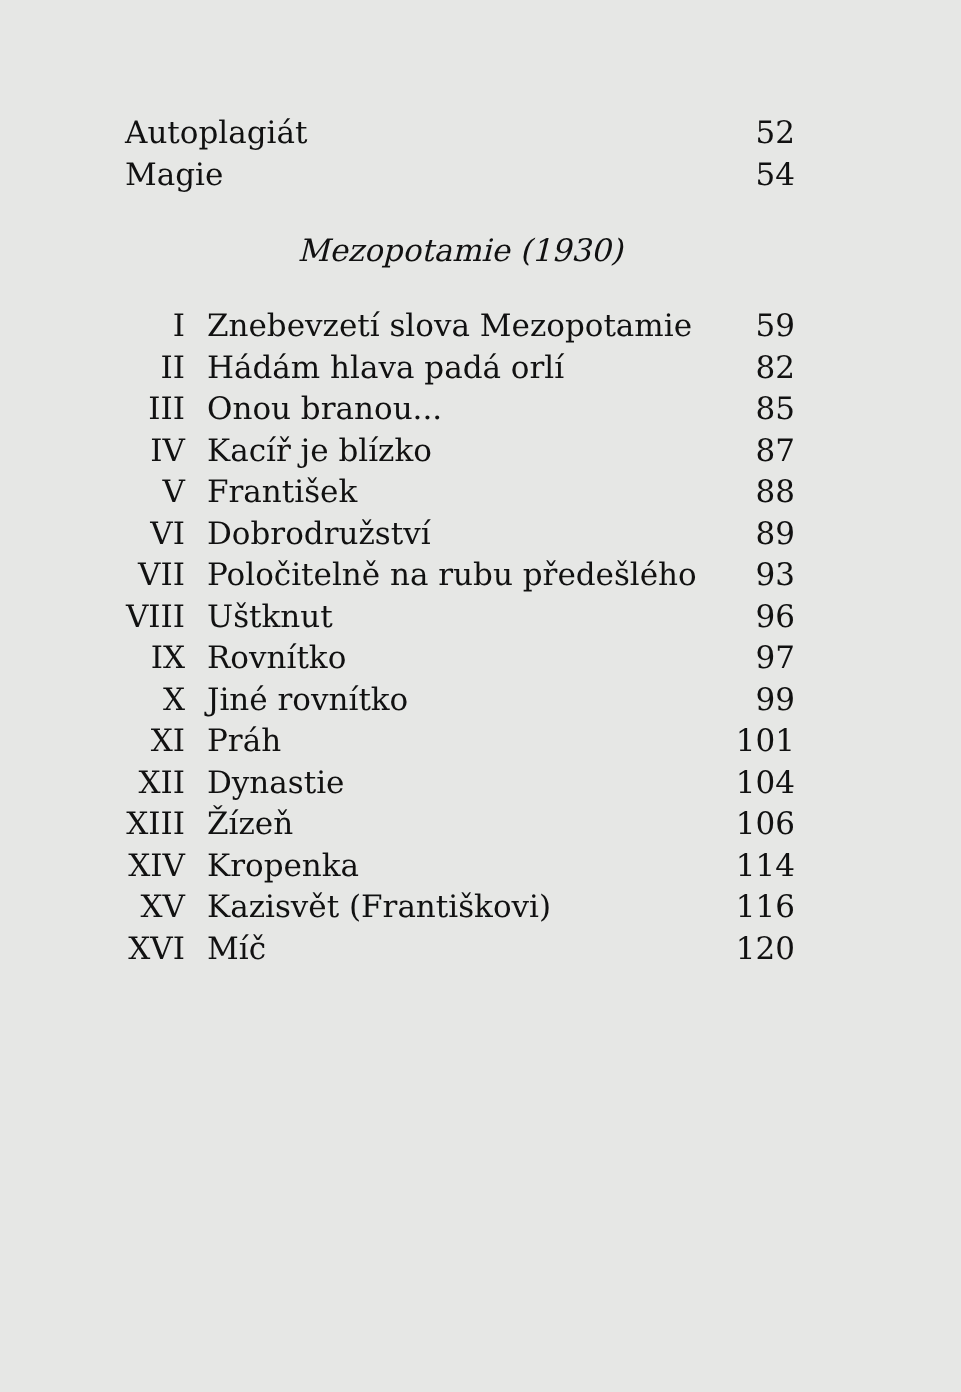| Autoplagiát | | 52 |
| Magie | | 54 |
| Mezopotamie (1930) | | |
| I | Znebevzetí slova Mezopotamie | 59 |
| II | Hádám hlava padá orlí | 82 |
| III | Onou branou... | 85 |
| IV | Kacíř je blízko | 87 |
| V | František | 88 |
| VI | Dobrodružství | 89 |
| VII | Poločitelně na rubu předešlého | 93 |
| VIII | Uštknut | 96 |
| IX | Rovnítko | 97 |
| X | Jiné rovnítko | 99 |
| XI | Práh | 101 |
| XII | Dynastie | 104 |
| XIII | Žízeň | 106 |
| XIV | Kropenka | 114 |
| XV | Kazisvět (Františkovi) | 116 |
| XVI | Míč | 120 |